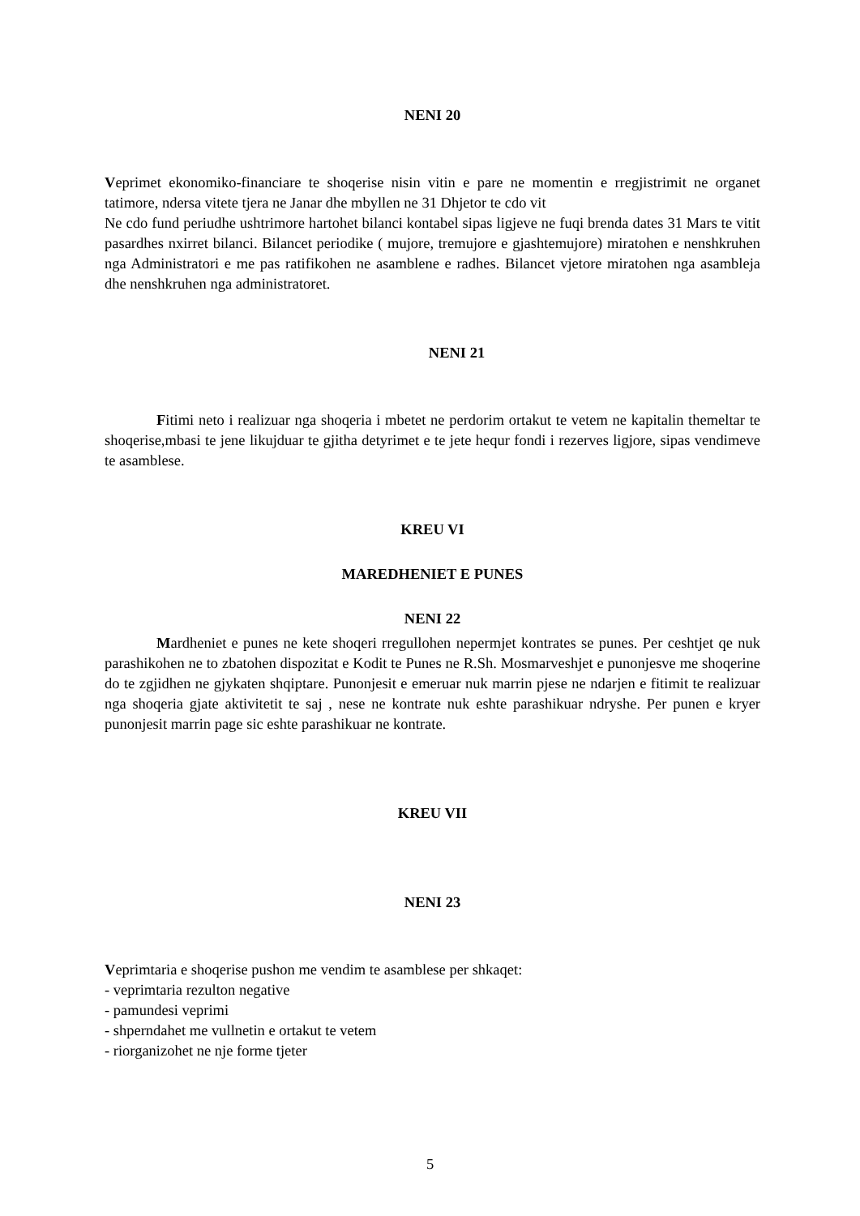NENI 20
Veprimet ekonomiko-financiare te shoqerise nisin vitin e pare ne momentin e rregjistrimit ne organet tatimore, ndersa vitete tjera ne Janar dhe mbyllen ne 31 Dhjetor te cdo vit
Ne cdo fund periudhe ushtrimore hartohet bilanci kontabel sipas ligjeve ne fuqi brenda dates 31 Mars te vitit pasardhes nxirret bilanci. Bilancet periodike ( mujore, tremujore e gjashtemujore) miratohen e nenshkruhen nga Administratori e me pas ratifikohen ne asamblene e radhes. Bilancet vjetore miratohen nga asambleja dhe nenshkruhen nga administratoret.
NENI 21
Fitimi neto i realizuar nga shoqeria i mbetet ne perdorim ortakut te vetem ne kapitalin themeltar te shoqerise,mbasi te jene likujduar te gjitha detyrimet e te jete hequr fondi i rezerves ligjore, sipas vendimeve te asamblese.
KREU VI
MAREDHENIET E PUNES
NENI 22
Mardheniet e punes ne kete shoqeri rregullohen nepermjet kontrates se punes. Per ceshtjet qe nuk parashikohen ne to zbatohen dispozitat e Kodit te Punes ne R.Sh. Mosmarveshjet e punonjesve me shoqerine do te zgjidhen ne gjykaten shqiptare. Punonjesit e emeruar nuk marrin pjese ne ndarjen e fitimit te realizuar nga shoqeria gjate aktivitetit te saj , nese ne kontrate nuk eshte parashikuar ndryshe. Per punen e kryer punonjesit marrin page sic eshte parashikuar ne kontrate.
KREU VII
NENI 23
Veprimtaria e shoqerise pushon me vendim te asamblese per shkaqet:
- veprimtaria rezulton negative
- pamundesi veprimi
- shperndahet me vullnetin e ortakut te vetem
- riorganizohet ne nje forme tjeter
5